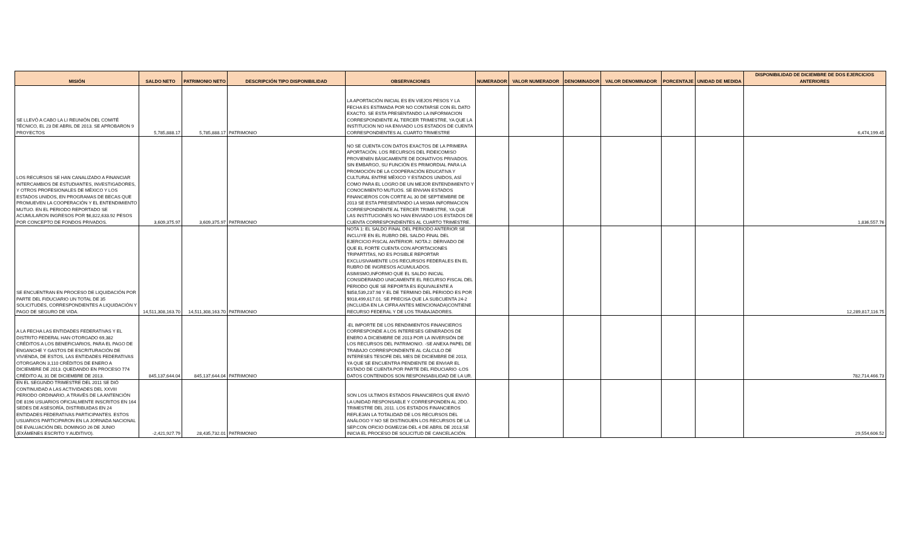| MISIÓN | SALDO NETO | PATRIMONIO NETO | DESCRIPCIÓN TIPO DISPONIBILIDAD | OBSERVACIONES | NUMERADOR | VALOR NUMERADOR | DENOMINADOR | VALOR DENOMINADOR | PORCENTAJE | UNIDAD DE MEDIDA | DISPONIBILIDAD DE DICIEMBRE DE DOS EJERCICIOS ANTERIORES |
| --- | --- | --- | --- | --- | --- | --- | --- | --- | --- | --- | --- |
| SE LLEVÓ A CABO LA LI REUNIÓN DEL COMITÉ TÉCNICO, EL 23 DE ABRIL DE 2013. SE APROBARON 9 PROYECTOS | 5,785,888.17 | 5,785,888.17 | PATRIMONIO | LA APORTACIÓN INICIAL ES EN VIEJOS PESOS Y LA FECHA ES ESTIMADA POR NO CONTARSE CON EL DATO EXACTO. SE ESTA PRESENTANDO LA INFORMACION CORRESPONDIENTE AL TERCER TRIMESTRE, YA QUE LA INSTITUCION NO HA ENVIADO LOS ESTADOS DE CUENTA CORRESPONDIENTES AL CUARTO TRIMESTRE | | | | | | | 6,474,199.45 |
| LOS RECURSOS SE HAN CANALIZADO A FINANCIAR INTERCAMBIOS DE ESTUDIANTES, INVESTIGADORES, Y OTROS PROFESIONALES DE MÉXICO Y LOS ESTADOS UNIDOS, EN PROGRAMAS DE BECAS QUE PROMUEVEN LA COOPERACIÓN Y EL ENTENDIMIENTO MUTUO. EN EL PERIODO REPORTADO SE ACUMULARON INGRESOS POR $6,822,633.92 PESOS POR CONCEPTO DE FONDOS PRIVADOS. | 3,609,375.97 | 3,609,375.97 | PATRIMONIO | NO SE CUENTA CON DATOS EXACTOS DE LA PRIMERA APORTACIÓN. LOS RECURSOS DEL FIDEICOMISO PROVIENEN BÁSICAMENTE DE DONATIVOS PRIVADOS. SIN EMBARGO, SU FUNCIÓN ES PRIMORDIAL PARA LA PROMOCIÓN DE LA COOPERACIÓN EDUCATIVA Y CULTURAL ENTRE MÉXICO Y ESTADOS UNIDOS, ASÍ COMO PARA EL LOGRO DE UN MEJOR ENTENDIMIENTO Y CONOCIMIENTO MUTUOS. SE ENVIAN ESTADOS FINANCIEROS CON CORTE AL 30 DE SEPTIEMBRE DE 2013 SE ESTA PRESENTANDO LA MISMA INFORMACION CORRESPONDIENTE AL TERCER TRIMESTRE, YA QUE LAS INSTITUCIONES NO HAN ENVIADO LOS ESTADOS DE CUENTA CORRESPONDIENTES AL CUARTO TRIMESTRE. | | | | | | | 1,836,557.76 |
| SE ENCUENTRAN EN PROCESO DE LIQUIDACIÓN POR PARTE DEL FIDUCIARIO UN TOTAL DE 35 SOLICITUDES, CORRESPONDIENTES A LIQUIDACIÓN Y PAGO DE SEGURO DE VIDA. | 14,511,308,163.70 | 14,511,308,163.70 | PATRIMONIO | NOTA 1: EL SALDO FINAL DEL PERIODO ANTERIOR SE INCLUYE EN EL RUBRO DEL SALDO FINAL DEL EJERCICIO FISCAL ANTERIOR. NOTA 2: DERIVADO DE QUE EL FORTE CUENTA CON APORTACIONES TRIPARTITAS, NO ES POSIBLE REPORTAR EXCLUSIVAMENTE LOS RECURSOS FEDERALES EN EL RUBRO DE INGRESOS ACUMULADOS. ASIMISMO,INFORMO QUE EL SALDO INICIAL CONSIDERANDO UNICAMENTE EL RECURSO FISCAL DEL PERIODO QUE SE REPORTA ES EQUIVALENTE A $858,539,237.98 Y EL DE TERMINO DEL PERIODO ES POR $918,499,617.01. SE PRECISA QUE LA SUBCUENTA 24-2 (INCLUIDA EN LA CIFRA ANTES MENCIONADA)CONTIENE RECURSO FEDERAL Y DE LOS TRABAJADORES. | | | | | | | 12,289,817,116.75 |
| A LA FECHA LAS ENTIDADES FEDERATIVAS Y EL DISTRITO FEDERAL HAN OTORGADO 69,382 CRÉDITOS A LOS BENEFICIARIOS, PARA EL PAGO DE ENGANCHE Y GASTOS DE ESCRITURACIÓN DE VIVIENDA, DE ESTOS, LAS ENTIDADES FEDERATIVAS OTORGARON 3,110 CRÉDITOS DE ENERO A DICIEMBRE DE 2013. QUEDANDO EN PROCESO 774 CRÉDITO AL 31 DE DICIEMBRE DE 2013. | 845,137,644.04 | 845,137,644.04 | PATRIMONIO | -EL IMPORTE DE LOS RENDIMIENTOS FINANCIEROS CORRESPONDE A LOS INTERESES GENERADOS DE ENERO A DICIEMBRE DE 2013 POR LA INVERSIÓN DE LOS RECURSOS DEL PATRIMONIO. -SE ANEXA PAPEL DE TRABAJO CORRESPONDIENTE AL CÁLCULO DE INTERESES TESOFE DEL MES DE DICIEMBRE DE 2013, YA QUE SE ENCUENTRA PENDIENTE DE ENVIAR EL ESTADO DE CUENTA POR PARTE DEL FIDUCIARIO -LOS DATOS CONTENIDOS SON RESPONSABILIDAD DE LA UR. | | | | | | | 782,714,466.73 |
| EN EL SEGUNDO TRIMESTRE DEL 2011 SE DIÓ CONTINUIDAD A LAS ACTIVIDADES DEL XXVIII PERIODO ORDINARIO, A TRAVÉS DE LA ANTENCIÓN DE 8196 USUARIOS OFICIALMENTE INSCRITOS EN 164 SEDES DE ASESORÍA, DISTRIBUIDAS EN 24 ENTIDADES FEDERATIVAS PARTICIPANTES. ESTOS USUARIOS PARTICIPARON EN LA JORNADA NACIONAL DE EVALUACIÓN DEL DOMINGO 26 DE JUNIO (EXÁMENES ESCRITO Y AUDITIVO). | -2,421,927.79 | 28,435,732.01 | PATRIMONIO | SON LOS ULTIMOS ESTADOS FINANCIEROS QUE ENVIÓ LA UNIDAD RESPONSABLE Y CORRESPONDEN AL 2DO. TRIMESTRE DEL 2011. LOS ESTADOS FINANCIEROS REFLEJAN LA TOTALIDAD DE LOS RECURSOS DEL ANÁLOGO Y NO SE DISTINGUEN LOS RECURSOS DE LA SEP.CON OFICIO DGME/236 DEL 4 DE ABRIL DE 2013,SE INICIA EL PROCESO DE SOLICITUD DE CANCELACIÓN. | | | | | | | 29,554,606.52 |